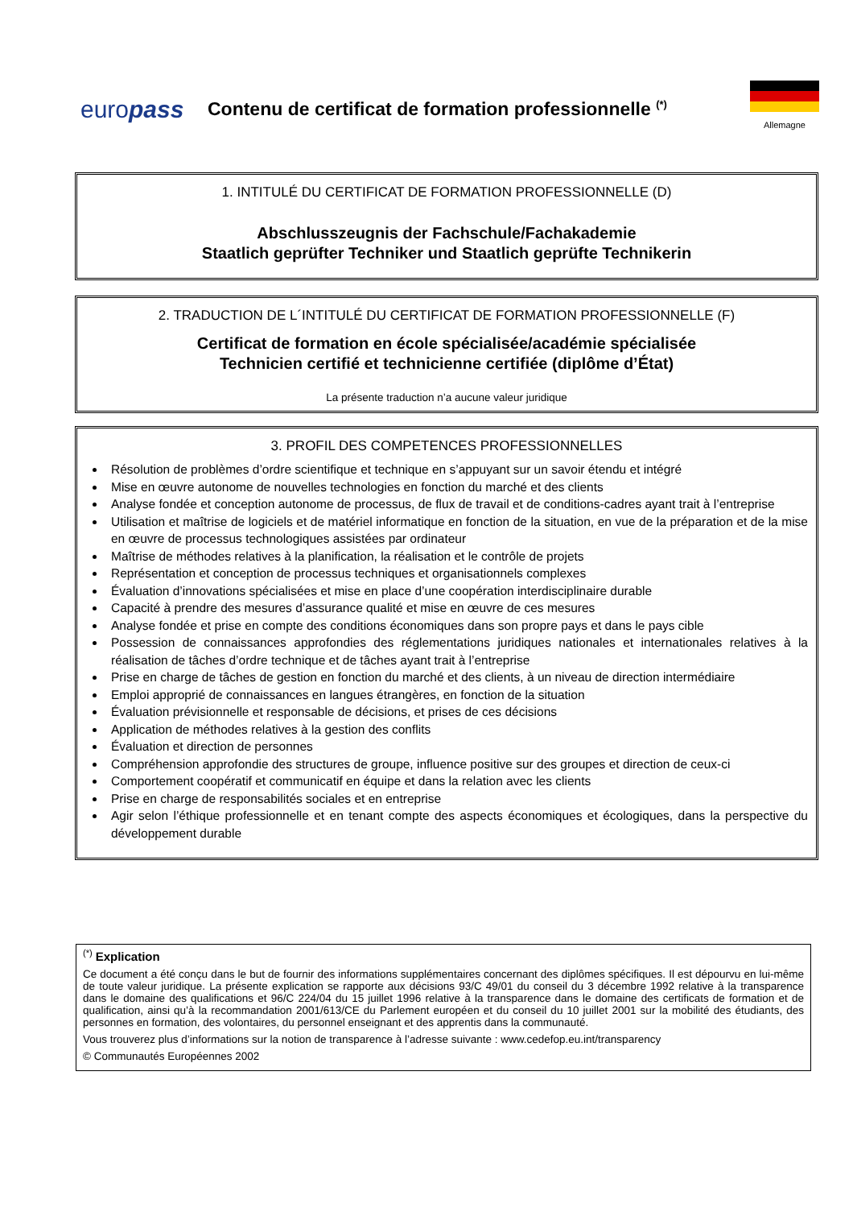europass
Contenu de certificat de formation professionnelle <sup>(*)</sup>
Allemagne
1. INTITULÉ DU CERTIFICAT DE FORMATION PROFESSIONNELLE (D)
Abschlusszeugnis der Fachschule/Fachakademie
Staatlich geprüfter Techniker und Staatlich geprüfte Technikerin
2. TRADUCTION DE L´INTITULÉ DU CERTIFICAT DE FORMATION PROFESSIONNELLE (F)
Certificat de formation en école spécialisée/académie spécialisée
Technicien certifié et technicienne certifiée (diplôme d’État)
La présente traduction n’a aucune valeur juridique
3. PROFIL DES COMPETENCES PROFESSIONNELLES
Résolution de problèmes d’ordre scientifique et technique en s’appuyant sur un savoir étendu et intégré
Mise en œuvre autonome de nouvelles technologies en fonction du marché et des clients
Analyse fondée et conception autonome de processus, de flux de travail et de conditions-cadres ayant trait à l’entreprise
Utilisation et maîtrise de logiciels et de matériel informatique en fonction de la situation, en vue de la préparation et de la mise en œuvre de processus technologiques assistées par ordinateur
Maîtrise de méthodes relatives à la planification, la réalisation et le contrôle de projets
Représentation et conception de processus techniques et organisationnels complexes
Évaluation d’innovations spécialisées et mise en place d’une coopération interdisciplinaire durable
Capacité à prendre des mesures d’assurance qualité et mise en œuvre de ces mesures
Analyse fondée et prise en compte des conditions économiques dans son propre pays et dans le pays cible
Possession de connaissances approfondies des réglementations juridiques nationales et internationales relatives à la réalisation de tâches d’ordre technique et de tâches ayant trait à l’entreprise
Prise en charge de tâches de gestion en fonction du marché et des clients, à un niveau de direction intermédiaire
Emploi approprié de connaissances en langues étrangères, en fonction de la situation
Évaluation prévisionnelle et responsable de décisions, et prises de ces décisions
Application de méthodes relatives à la gestion des conflits
Évaluation et direction de personnes
Compréhension approfondie des structures de groupe, influence positive sur des groupes et direction de ceux-ci
Comportement coopératif et communicatif en équipe et dans la relation avec les clients
Prise en charge de responsabilités sociales et en entreprise
Agir selon l’éthique professionnelle et en tenant compte des aspects économiques et écologiques, dans la perspective du développement durable
<sup>(*)</sup> Explication
Ce document a été conçu dans le but de fournir des informations supplémentaires concernant des diplômes spécifiques. Il est dépourvu en lui-même de toute valeur juridique. La présente explication se rapporte aux décisions 93/C 49/01 du conseil du 3 décembre 1992 relative à la transparence dans le domaine des qualifications et 96/C 224/04 du 15 juillet 1996 relative à la transparence dans le domaine des certificats de formation et de qualification, ainsi qu’à la recommandation 2001/613/CE du Parlement européen et du conseil du 10 juillet 2001 sur la mobilité des étudiants, des personnes en formation, des volontaires, du personnel enseignant et des apprentis dans la communauté.
Vous trouverez plus d’informations sur la notion de transparence à l’adresse suivante : www.cedefop.eu.int/transparency
© Communautés Européennes 2002